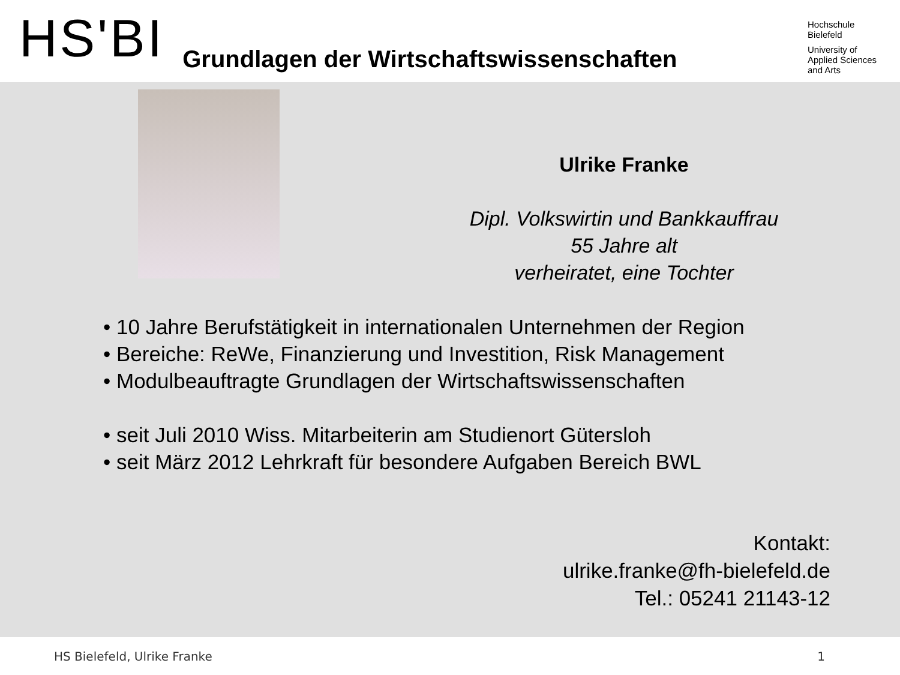HS'BI
Grundlagen der Wirtschaftswissenschaften
Hochschule
Bielefeld
University of
Applied Sciences
and Arts
Ulrike Franke
Dipl. Volkswirtin und Bankkauffrau
55 Jahre alt
verheiratet, eine Tochter
• 10 Jahre Berufstätigkeit in internationalen Unternehmen der Region
• Bereiche: ReWe, Finanzierung und Investition, Risk Management
• Modulbeauftragte Grundlagen der Wirtschaftswissenschaften
• seit Juli 2010 Wiss. Mitarbeiterin am Studienort Gütersloh
• seit März 2012 Lehrkraft für besondere Aufgaben Bereich BWL
Kontakt:
ulrike.franke@fh-bielefeld.de
Tel.: 05241 21143-12
HS Bielefeld, Ulrike Franke 1